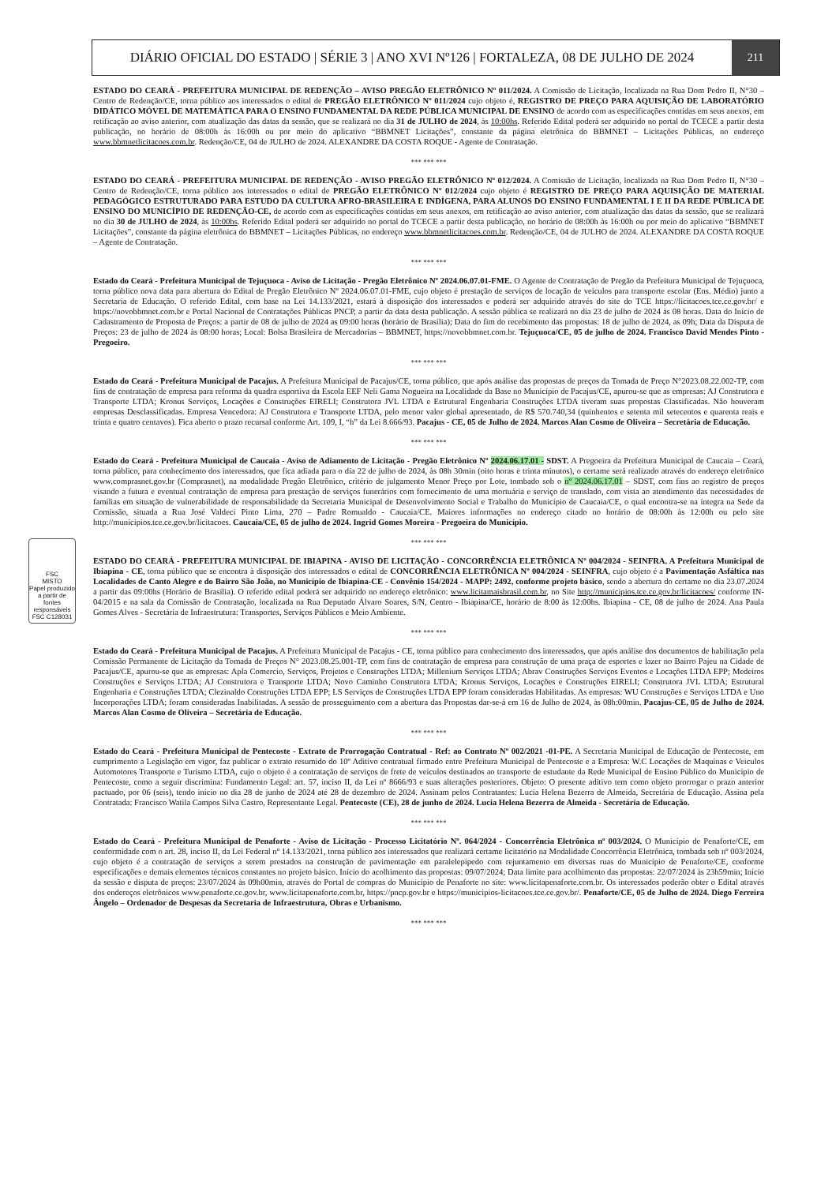DIÁRIO OFICIAL DO ESTADO | SÉRIE 3 | ANO XVI Nº126 | FORTALEZA, 08 DE JULHO DE 2024
211
ESTADO DO CEARÁ - PREFEITURA MUNICIPAL DE REDENÇÃO – AVISO PREGÃO ELETRÔNICO Nº 011/2024. A Comissão de Licitação, localizada na Rua Dom Pedro II, N°30 – Centro de Redenção/CE, torna público aos interessados o edital de PREGÃO ELETRÔNICO Nº 011/2024 cujo objeto é, REGISTRO DE PREÇO PARA AQUISIÇÃO DE LABORATÓRIO DIDÁTICO MÓVEL DE MATEMÁTICA PARA O ENSINO FUNDAMENTAL DA REDE PÚBLICA MUNICIPAL DE ENSINO de acordo com as especificações contidas em seus anexos, em retificação ao aviso anterior, com atualização das datas da sessão, que se realizará no dia 31 de JULHO de 2024, às 10:00hs. Referido Edital poderá ser adquirido no portal do TCECE a partir desta publicação, no horário de 08:00h às 16:00h ou por meio do aplicativo “BBMNET Licitações”, constante da página eletrônica do BBMNET – Licitações Públicas, no endereço www.bbmnetlicitacoes.com.br. Redenção/CE, 04 de JULHO de 2024. ALEXANDRE DA COSTA ROQUE - Agente de Contratação.
*** *** ***
ESTADO DO CEARÁ - PREFEITURA MUNICIPAL DE REDENÇÃO - AVISO PREGÃO ELETRÔNICO Nº 012/2024. A Comissão de Licitação, localizada na Rua Dom Pedro II, N°30 – Centro de Redenção/CE, torna público aos interessados o edital de PREGÃO ELETRÔNICO Nº 012/2024 cujo objeto é REGISTRO DE PREÇO PARA AQUISIÇÃO DE MATERIAL PEDAGÓGICO ESTRUTURADO PARA ESTUDO DA CULTURA AFRO-BRASILEIRA E INDÍGENA, PARA ALUNOS DO ENSINO FUNDAMENTAL I E II DA REDE PÚBLICA DE ENSINO DO MUNICÍPIO DE REDENÇÃO-CE, de acordo com as especificações contidas em seus anexos, em retificação ao aviso anterior, com atualização das datas da sessão, que se realizará no dia 30 de JULHO de 2024, às 10:00hs. Referido Edital poderá ser adquirido no portal do TCECE a partir desta publicação, no horário de 08:00h às 16:00h ou por meio do aplicativo “BBMNET Licitações”, constante da página eletrônica do BBMNET – Licitações Públicas, no endereço www.bbmnetlicitacoes.com.br. Redenção/CE, 04 de JULHO de 2024. ALEXANDRE DA COSTA ROQUE – Agente de Contratação.
*** *** ***
Estado do Ceará - Prefeitura Municipal de Tejuçuoca - Aviso de Licitação - Pregão Eletrônico Nº 2024.06.07.01-FME. O Agente de Contratação de Pregão da Prefeitura Municipal de Tejuçuoca, torna público nova data para abertura do Edital de Pregão Eletrônico Nº 2024.06.07.01-FME, cujo objeto é prestação de serviços de locação de veículos para transporte escolar (Ens. Médio) junto a Secretaria de Educação. O referido Edital, com base na Lei 14.133/2021, estará à disposição dos interessados e poderá ser adquirido através do site do TCE https://licitacoes.tce.ce.gov.br/ e https://novobbmnet.com.br e Portal Nacional de Contratações Públicas PNCP, a partir da data desta publicação. A sessão pública se realizará no dia 23 de julho de 2024 às 08 horas. Data do Início de Cadastramento de Proposta de Preços: a partir de 08 de julho de 2024 as 09:00 horas (horário de Brasília); Data do fim do recebimento das propostas: 18 de julho de 2024, as 09h; Data da Disputa de Preços: 23 de julho de 2024 às 08:00 horas; Local: Bolsa Brasileira de Mercadorias – BBMNET, https://novobbmnet.com.br. Tejuçuoca/CE, 05 de julho de 2024. Francisco David Mendes Pinto - Pregoeiro.
*** *** ***
Estado do Ceará - Prefeitura Municipal de Pacajus. A Prefeitura Municipal de Pacajus/CE, torna público, que após análise das propostas de preços da Tomada de Preço N°2023.08.22.002-TP, com fins de contratação de empresa para reforma da quadra esportiva da Escola EEF Neli Gama Nogueira na Localidade da Base no Município de Pacajus/CE, apurou-se que as empresas: AJ Construtora e Transporte LTDA; Kronus Serviços, Locações e Construções EIRELI; Construtora JVL LTDA e Estrutural Engenharia Construções LTDA tiveram suas propostas Classificadas. Não houveram empresas Desclassificadas. Empresa Vencedora: AJ Construtora e Transporte LTDA, pelo menor valor global apresentado, de R$ 570.740,34 (quinhentos e setenta mil setecentos e quarenta reais e trinta e quatro centavos). Fica aberto o prazo recursal conforme Art. 109, I, “h” da Lei 8.666/93. Pacajus - CE, 05 de Julho de 2024. Marcos Alan Cosmo de Oliveira – Secretária de Educação.
*** *** ***
Estado do Ceará - Prefeitura Municipal de Caucaia - Aviso de Adiamento de Licitação - Pregão Eletrônico Nº 2024.06.17.01 - SDST. A Pregoeira da Prefeitura Municipal de Caucaia – Ceará, torna público, para conhecimento dos interessados, que fica adiada para o dia 22 de julho de 2024, às 08h 30min (oito horas e trinta minutos), o certame será realizado através do endereço eletrônico www.comprasnet.gov.br (Comprasnet), na modalidade Pregão Eletrônico, critério de julgamento Menor Preço por Lote, tombado sob o nº 2024.06.17.01 – SDST, com fins ao registro de preços visando a futura e eventual contratação de empresa para prestação de serviços funerários com fornecimento de uma mortuária e serviço de translado, com vista ao atendimento das necessidades de famílias em situação de vulnerabilidade de responsabilidade da Secretaria Municipal de Desenvolvimento Social e Trabalho do Município de Caucaia/CE, o qual encontra-se na íntegra na Sede da Comissão, situada a Rua José Valdeci Pinto Lima, 270 – Padre Romualdo - Caucaia/CE. Maiores informações no endereço citado no horário de 08:00h às 12:00h ou pelo site http://municipios.tce.ce.gov.br/licitacoes. Caucaia/CE, 05 de julho de 2024. Ingrid Gomes Moreira - Pregoeira do Município.
*** *** ***
ESTADO DO CEARÁ - PREFEITURA MUNICIPAL DE IBIAPINA - AVISO DE LICITAÇÃO - CONCORRÊNCIA ELETRÔNICA Nº 004/2024 - SEINFRA. A Prefeitura Municipal de Ibiapina - CE, torna público que se encontra à disposição dos interessados o edital de CONCORRÊNCIA ELETRÔNICA Nº 004/2024 - SEINFRA, cujo objeto é a Pavimentação Asfáltica nas Localidades de Canto Alegre e do Bairro São João, no Município de Ibiapina-CE - Convênio 154/2024 - MAPP: 2492, conforme projeto básico, sendo a abertura do certame no dia 23.07.2024 a partir das 09:00hs (Horário de Brasília). O referido edital poderá ser adquirido no endereço eletrônico: www.licitamaisbrasil.com.br, no Site http://municipios.tce.ce.gov.br/licitacoes/ conforme IN-04/2015 e na sala da Comissão de Contratação, localizada na Rua Deputado Álvaro Soares, S/N, Centro - Ibiapina/CE, horário de 8:00 às 12:00hs. Ibiapina - CE, 08 de julho de 2024. Ana Paula Gomes Alves - Secretária de Infraestrutura: Transportes, Serviços Públicos e Meio Ambiente.
*** *** ***
Estado do Ceará - Prefeitura Municipal de Pacajus. A Prefeitura Municipal de Pacajus - CE, torna público para conhecimento dos interessados, que após análise dos documentos de habilitação pela Comissão Permanente de Licitação da Tomada de Preços N° 2023.08.25.001-TP, com fins de contratação de empresa para construção de uma praça de esportes e lazer no Bairro Pajeu na Cidade de Pacajus/CE, apurou-se que as empresas: Apla Comercio, Serviços, Projetos e Construções LTDA; Millenium Serviços LTDA; Abrav Construções Serviços Eventos e Locações LTDA EPP; Medeiros Construções e Serviços LTDA; AJ Construtora e Transporte LTDA; Novo Caminho Construtora LTDA; Kronus Serviços, Locações e Construções EIRELI; Construtora JVL LTDA; Estrutural Engenharia e Construções LTDA; Clezinaldo Construções LTDA EPP; LS Serviços de Construções LTDA EPP foram consideradas Habilitadas. As empresas: WU Construções e Serviços LTDA e Uno Incorporações LTDA; foram consideradas Inabilitadas. A sessão de prosseguimento com a abertura das Propostas dar-se-á em 16 de Julho de 2024, às 08h:00min. Pacajus-CE, 05 de Julho de 2024. Marcos Alan Cosmo de Oliveira – Secretária de Educação.
*** *** ***
Estado do Ceará - Prefeitura Municipal de Pentecoste - Extrato de Prorrogação Contratual - Ref: ao Contrato Nº 002/2021 -01-PE. A Secretaria Municipal de Educação de Pentecoste, em cumprimento a Legislação em vigor, faz publicar o extrato resumido do 10º Aditivo contratual firmado entre Prefeitura Municipal de Pentecoste e a Empresa: W.C Locações de Maquinas e Veiculos Automotores Transporte e Turismo LTDA, cujo o objeto é a contratação de serviços de frete de veículos destinados ao transporte de estudante da Rede Municipal de Ensino Público do Município de Pentecoste, como a seguir discrimina: Fundamento Legal: art. 57, inciso II, da Lei nº 8666/93 e suas alterações posteriores. Objeto: O presente aditivo tem como objeto prorrogar o prazo anterior pactuado, por 06 (seis), tendo início no dia 28 de junho de 2024 até 28 de dezembro de 2024. Assinam pelos Contratantes: Lucia Helena Bezerra de Almeida, Secretária de Educação. Assina pela Contratada: Francisco Watila Campos Silva Castro, Representante Legal. Pentecoste (CE), 28 de junho de 2024. Lucia Helena Bezerra de Almeida - Secretária de Educação.
*** *** ***
Estado do Ceará - Prefeitura Municipal de Penaforte - Aviso de Licitação - Processo Licitatório Nº. 064/2024 - Concorrência Eletrônica nº 003/2024. O Município de Penaforte/CE, em conformidade com o art. 28, inciso II, da Lei Federal nº 14.133/2021, torna público aos interessados que realizará certame licitatório na Modalidade Concorrência Eletrônica, tombada sob nº 003/2024, cujo objeto é a contratação de serviços a serem prestados na construção de pavimentação em paralelepípedo com rejuntamento em diversas ruas do Município de Penaforte/CE, conforme especificações e demais elementos técnicos constantes no projeto básico. Início do acolhimento das propostas: 09/07/2024; Data limite para acolhimento das propostas: 22/07/2024 às 23h59min; Início da sessão e disputa de preços: 23/07/2024 às 09h00min, através do Portal de compras do Município de Penaforte no site: www.licitapenaforte.com.br. Os interessados poderão obter o Edital através dos endereços eletrônicos www.penaforte.ce.gov.br, www.licitapenaforte.com.br, https://pncp.gov.br e https://municipios-licitacoes.tce.ce.gov.br/. Penaforte/CE, 05 de Julho de 2024. Diego Ferreira Ângelo – Ordenador de Despesas da Secretaria de Infraestrutura, Obras e Urbanismo.
*** *** ***
FSC
MISTO
Papel produzido a partir de fontes responsáveis
FSC C128031